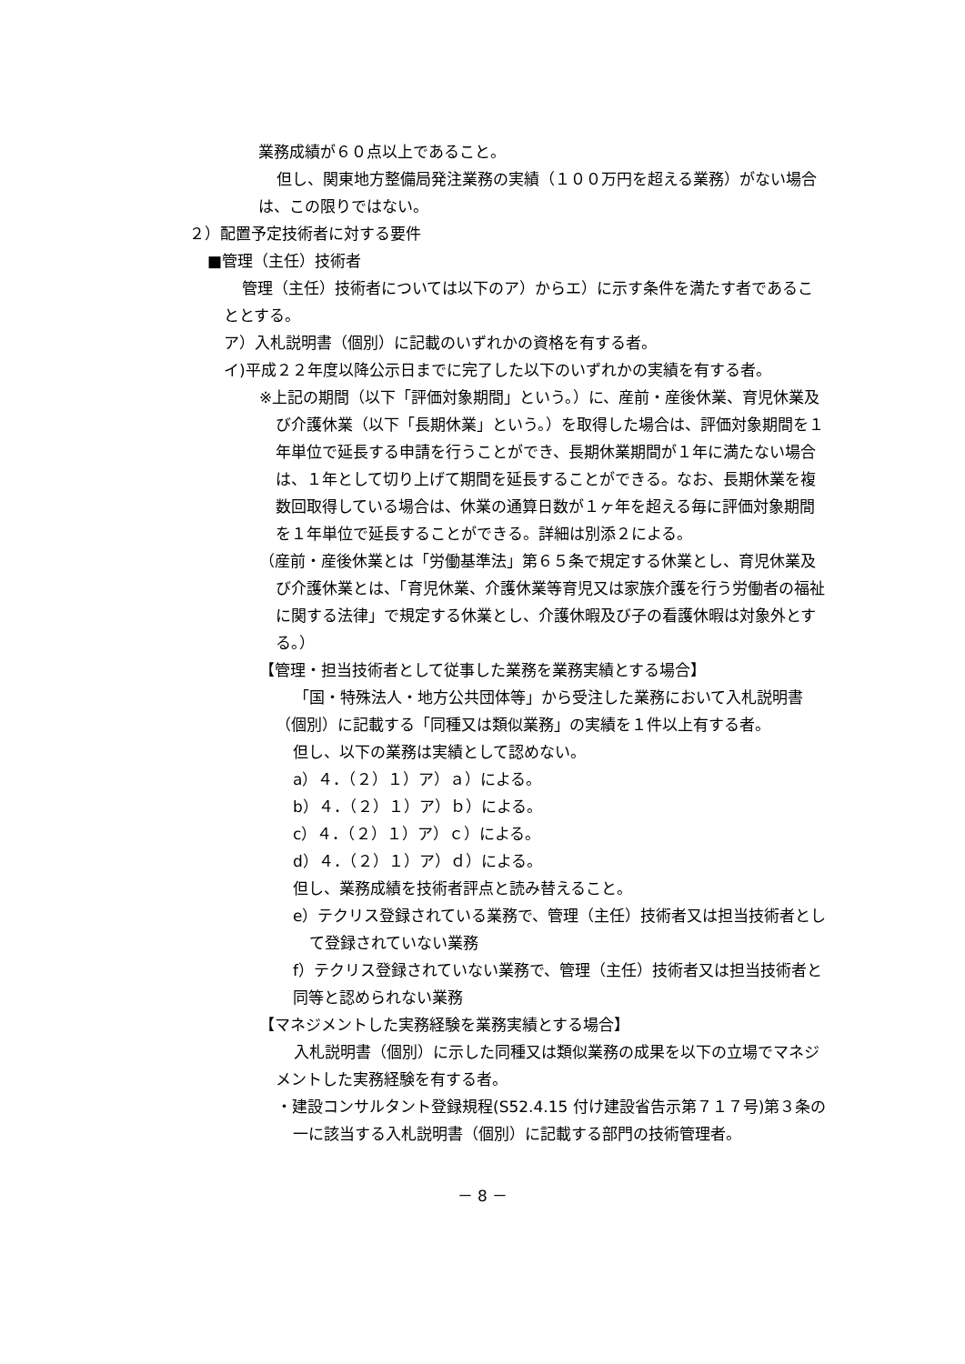業務成績が６０点以上であること。
但し、関東地方整備局発注業務の実績（１００万円を超える業務）がない場合は、この限りではない。
２）配置予定技術者に対する要件
■管理（主任）技術者
管理（主任）技術者については以下のア）からエ）に示す条件を満たす者であることとする。
ア）入札説明書（個別）に記載のいずれかの資格を有する者。
イ)平成２２年度以降公示日までに完了した以下のいずれかの実績を有する者。
※上記の期間（以下「評価対象期間」という。）に、産前・産後休業、育児休業及び介護休業（以下「長期休業」という。）を取得した場合は、評価対象期間を１年単位で延長する申請を行うことができ、長期休業期間が１年に満たない場合は、１年として切り上げて期間を延長することができる。なお、長期休業を複数回取得している場合は、休業の通算日数が１ヶ年を超える毎に評価対象期間を１年単位で延長することができる。詳細は別添２による。
（産前・産後休業とは「労働基準法」第６５条で規定する休業とし、育児休業及び介護休業とは、「育児休業、介護休業等育児又は家族介護を行う労働者の福祉に関する法律」で規定する休業とし、介護休暇及び子の看護休暇は対象外とする。）
【管理・担当技術者として従事した業務を業務実績とする場合】
「国・特殊法人・地方公共団体等」から受注した業務において入札説明書（個別）に記載する「同種又は類似業務」の実績を１件以上有する者。
但し、以下の業務は実績として認めない。
a）４．（２）１）ア）ａ）による。
b）４．（２）１）ア）ｂ）による。
c）４．（２）１）ア）ｃ）による。
d）４．（２）１）ア）ｄ）による。
但し、業務成績を技術者評点と読み替えること。
e）テクリス登録されている業務で、管理（主任）技術者又は担当技術者として登録されていない業務
f）テクリス登録されていない業務で、管理（主任）技術者又は担当技術者と同等と認められない業務
【マネジメントした実務経験を業務実績とする場合】
入札説明書（個別）に示した同種又は類似業務の成果を以下の立場でマネジメントした実務経験を有する者。
・建設コンサルタント登録規程(S52.4.15 付け建設省告示第７１７号)第３条の一に該当する入札説明書（個別）に記載する部門の技術管理者。
－ 8 －